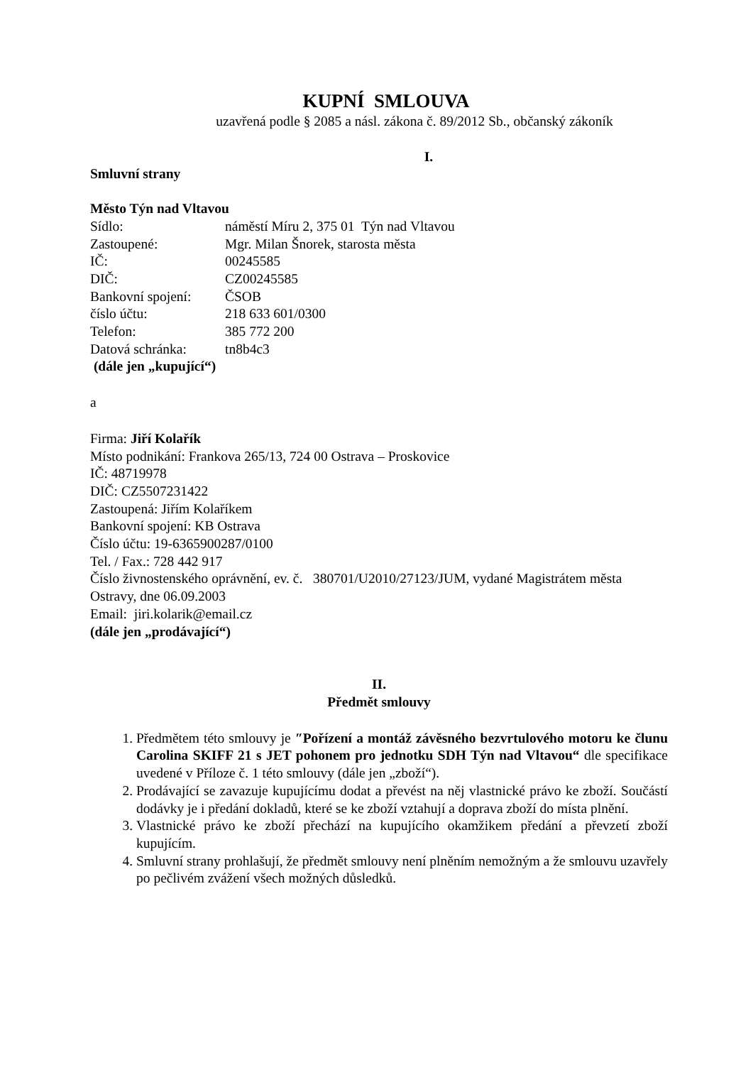KUPNÍ SMLOUVA
uzavřená podle § 2085 a násl. zákona č. 89/2012 Sb., občanský zákoník
I.
Smluvní strany
Město Týn nad Vltavou
Sídlo: náměstí Míru 2, 375 01 Týn nad Vltavou
Zastoupené: Mgr. Milan Šnorek, starosta města
IČ: 00245585
DIČ: CZ00245585
Bankovní spojení: ČSOB
číslo účtu: 218 633 601/0300
Telefon: 385 772 200
Datová schránka: tn8b4c3
(dále jen „kupující“)
a
Firma: Jiří Kolařík
Místo podnikání: Frankova 265/13, 724 00 Ostrava – Proskovice
IČ: 48719978
DIČ: CZ5507231422
Zastoupená: Jiřím Kolaříkem
Bankovní spojení: KB Ostrava
Číslo účtu: 19-6365900287/0100
Tel. / Fax.: 728 442 917
Číslo živnostenského oprávnění, ev. č. 380701/U2010/27123/JUM, vydané Magistrátem města Ostravy, dne 06.09.2003
Email: jiri.kolarik@email.cz
(dále jen „prodávající“)
II.
Předmět smlouvy
1. Předmětem této smlouvy je ″Pořízení a montáž závěsného bezvrtulového motoru ke člunu Carolina SKIFF 21 s JET pohonem pro jednotku SDH Týn nad Vltavou“ dle specifikace uvedené v Příloze č. 1 této smlouvy (dále jen „zboží“).
2. Prodávající se zavazuje kupujícímu dodat a převést na něj vlastnické právo ke zboží. Součástí dodávky je i předání dokladů, které se ke zboží vztahují a doprava zboží do místa plnění.
3. Vlastnické právo ke zboží přechází na kupujícího okamžikem předání a převzetí zboží kupujícím.
4. Smluvní strany prohlašují, že předmět smlouvy není plněním nemožným a že smlouvu uzavřely po pečlivém zvážení všech možných důsledků.